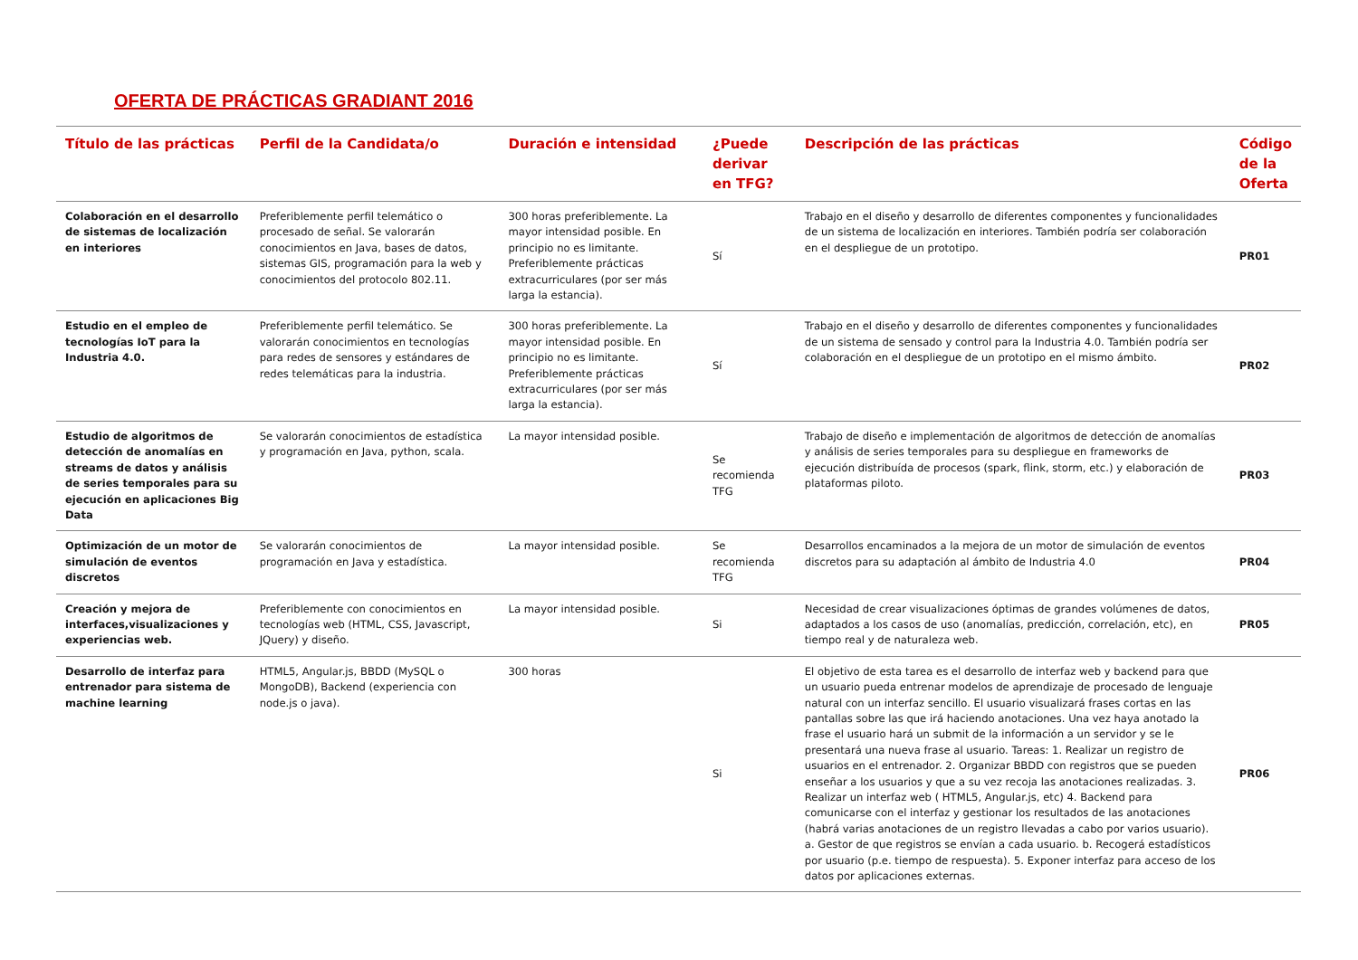OFERTA DE PRÁCTICAS GRADIANT 2016
| Título de las prácticas | Perfil de la Candidata/o | Duración e intensidad | ¿Puede derivar en TFG? | Descripción de las prácticas | Código de la Oferta |
| --- | --- | --- | --- | --- | --- |
| Colaboración en el desarrollo de sistemas de localización en interiores | Preferiblemente perfil telemático o procesado de señal. Se valorarán conocimientos en Java, bases de datos, sistemas GIS, programación para la web y conocimientos del protocolo 802.11. | 300 horas preferiblemente. La mayor intensidad posible. En principio no es limitante. Preferiblemente prácticas extracurriculares (por ser más larga la estancia). | Sí | Trabajo en el diseño y desarrollo de diferentes componentes y funcionalidades de un sistema de localización en interiores. También podría ser colaboración en el despliegue de un prototipo. | PR01 |
| Estudio en el empleo de tecnologías IoT para la Industria 4.0. | Preferiblemente perfil telemático. Se valorarán conocimientos en tecnologías para redes de sensores y estándares de redes telemáticas para la industria. | 300 horas preferiblemente. La mayor intensidad posible. En principio no es limitante. Preferiblemente prácticas extracurriculares (por ser más larga la estancia). | Sí | Trabajo en el diseño y desarrollo de diferentes componentes y funcionalidades de un sistema de sensado y control para la Industria 4.0. También podría ser colaboración en el despliegue de un prototipo en el mismo ámbito. | PR02 |
| Estudio de algoritmos de detección de anomalías en streams de datos y análisis de series temporales para su ejecución en aplicaciones Big Data | Se valorarán conocimientos de estadística y programación en Java, python, scala. | La mayor intensidad posible. | Se recomienda TFG | Trabajo de diseño e implementación de algoritmos de detección de anomalías y análisis de series temporales para su despliegue en frameworks de ejecución distribuída de procesos (spark, flink, storm, etc.) y elaboración de plataformas piloto. | PR03 |
| Optimización de un motor de simulación de eventos discretos | Se valorarán conocimientos de programación en Java y estadística. | La mayor intensidad posible. | Se recomienda TFG | Desarrollos encaminados a la mejora de un motor de simulación de eventos discretos para su adaptación al ámbito de Industria 4.0 | PR04 |
| Creación y mejora de interfaces,visualizaciones y experiencias web. | Preferiblemente con conocimientos en tecnologías web (HTML, CSS, Javascript, JQuery) y diseño. | La mayor intensidad posible. | Si | Necesidad de crear visualizaciones óptimas de grandes volúmenes de datos, adaptados a los casos de uso (anomalías, predicción, correlación, etc), en tiempo real y de naturaleza web. | PR05 |
| Desarrollo de interfaz para entrenador para sistema de machine learning | HTML5, Angular.js, BBDD (MySQL o MongoDB), Backend (experiencia con node.js o java). | 300 horas | Si | El objetivo de esta tarea es el desarrollo de interfaz web y backend para que un usuario pueda entrenar modelos de aprendizaje de procesado de lenguaje natural con un interfaz sencillo. El usuario visualizará frases cortas en las pantallas sobre las que irá haciendo anotaciones. Una vez haya anotado la frase el usuario hará un submit de la información a un servidor y se le presentará una nueva frase al usuario. Tareas: 1. Realizar un registro de usuarios en el entrenador. 2. Organizar BBDD con registros que se pueden enseñar a los usuarios y que a su vez recoja las anotaciones realizadas. 3. Realizar un interfaz web ( HTML5, Angular.js, etc) 4. Backend para comunicarse con el interfaz y gestionar los resultados de las anotaciones (habrá varias anotaciones de un registro llevadas a cabo por varios usuario). a. Gestor de que registros se envían a cada usuario. b. Recogerá estadísticos por usuario (p.e. tiempo de respuesta). 5. Exponer interfaz para acceso de los datos por aplicaciones externas. | PR06 |